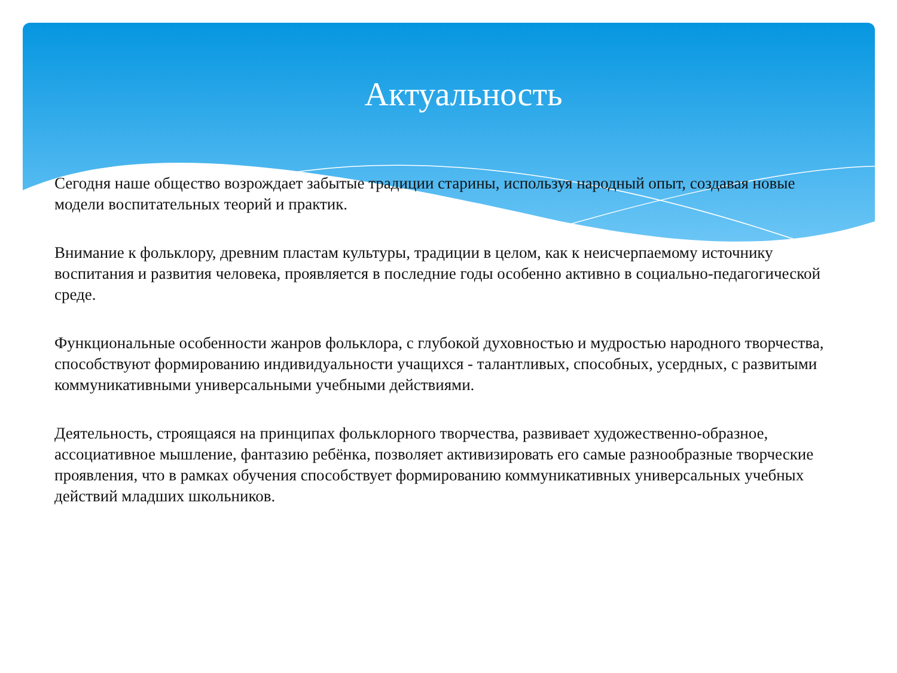Актуальность
Сегодня наше общество возрождает забытые традиции старины, используя народный опыт, создавая новые модели воспитательных теорий и практик.
Внимание к фольклору, древним пластам культуры, традиции в целом, как к неисчерпаемому источнику воспитания и развития человека, проявляется в последние годы особенно активно в социально-педагогической среде.
Функциональные особенности жанров фольклора, с глубокой духовностью и мудростью народного творчества, способствуют формированию индивидуальности учащихся - талантливых, способных, усердных, с развитыми коммуникативными универсальными учебными действиями.
Деятельность, строящаяся на принципах фольклорного творчества, развивает художественно-образное, ассоциативное мышление, фантазию ребёнка, позволяет активизировать его самые разнообразные творческие проявления, что в рамках обучения способствует формированию коммуникативных универсальных учебных действий младших школьников.